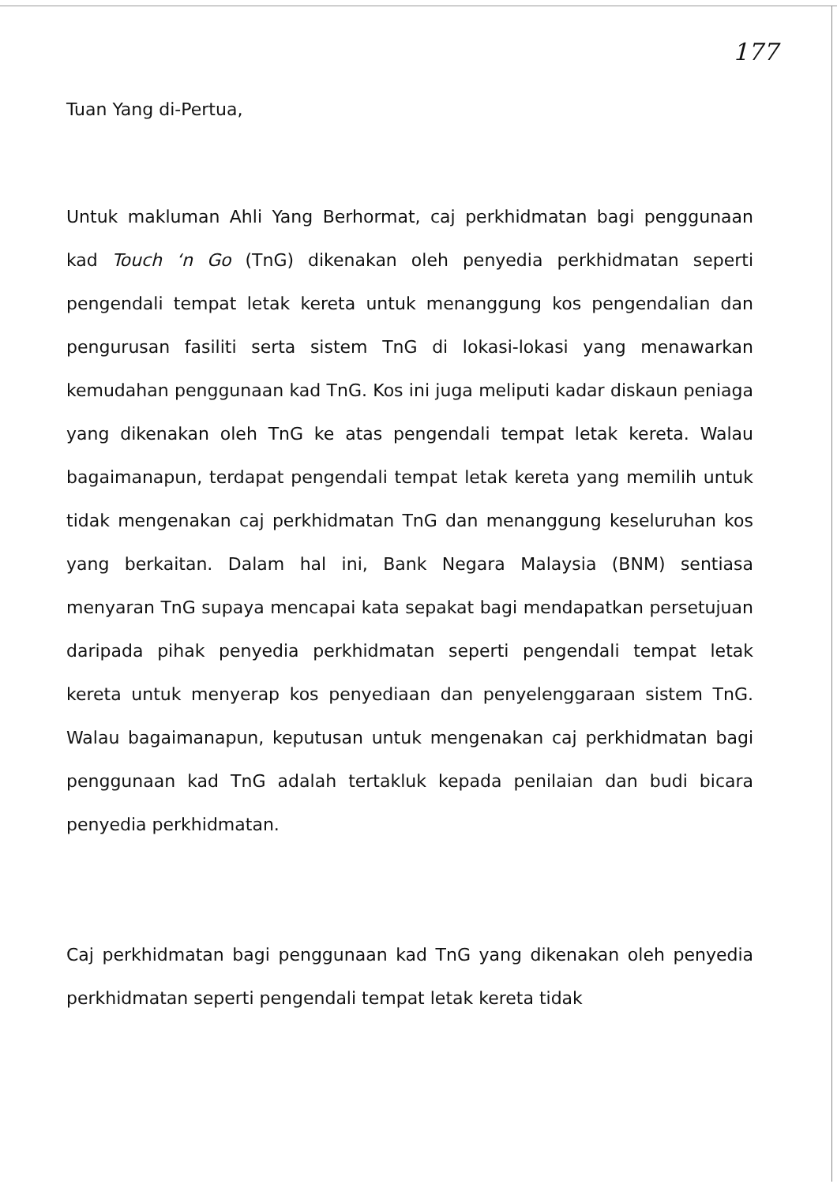177
Tuan Yang di-Pertua,
Untuk makluman Ahli Yang Berhormat, caj perkhidmatan bagi penggunaan kad Touch ‘n Go (TnG) dikenakan oleh penyedia perkhidmatan seperti pengendali tempat letak kereta untuk menanggung kos pengendalian dan pengurusan fasiliti serta sistem TnG di lokasi-lokasi yang menawarkan kemudahan penggunaan kad TnG. Kos ini juga meliputi kadar diskaun peniaga yang dikenakan oleh TnG ke atas pengendali tempat letak kereta. Walau bagaimanapun, terdapat pengendali tempat letak kereta yang memilih untuk tidak mengenakan caj perkhidmatan TnG dan menanggung keseluruhan kos yang berkaitan. Dalam hal ini, Bank Negara Malaysia (BNM) sentiasa menyaran TnG supaya mencapai kata sepakat bagi mendapatkan persetujuan daripada pihak penyedia perkhidmatan seperti pengendali tempat letak kereta untuk menyerap kos penyediaan dan penyelenggaraan sistem TnG. Walau bagaimanapun, keputusan untuk mengenakan caj perkhidmatan bagi penggunaan kad TnG adalah tertakluk kepada penilaian dan budi bicara penyedia perkhidmatan.
Caj perkhidmatan bagi penggunaan kad TnG yang dikenakan oleh penyedia perkhidmatan seperti pengendali tempat letak kereta tidak